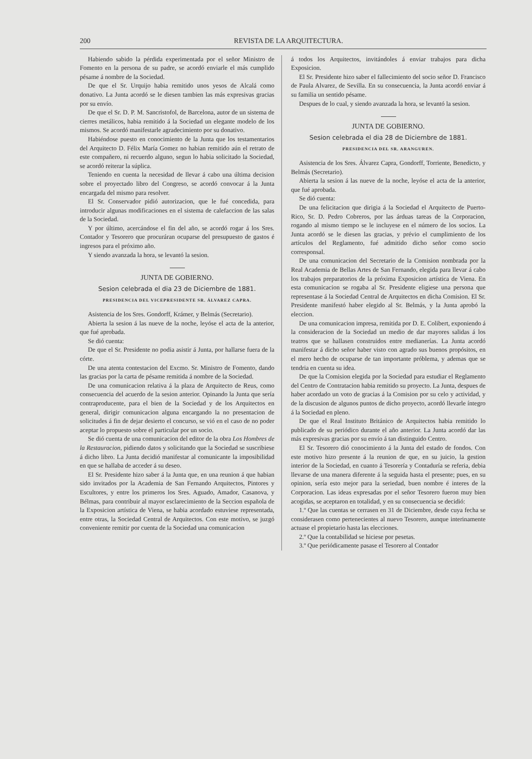200 REVISTA DE LA ARQUITECTURA.
Habiendo sabido la pérdida experimentada por el señor Ministro de Fomento en la persona de su padre, se acordó enviarle el más cumplido pésame á nombre de la Sociedad.
De que el Sr. Urquijo habia remitido unos yesos de Alcalá como donativo. La Junta acordó se le diesen tambien las más expresivas gracias por su envío.
De que el Sr. D. P. M. Sancristofol, de Barcelona, autor de un sistema de cierres metálicos, habia remitido á la Sociedad un elegante modelo de los mismos. Se acordó manifestarle agradecimiento por su donativo.
Habiéndose puesto en conocimiento de la Junta que los testamentarios del Arquitecto D. Félix María Gomez no habian remitido aún el retrato de este compañero, ni recuerdo alguno, segun lo habia solicitado la Sociedad, se acordó reiterar la súplica.
Teniendo en cuenta la necesidad de llevar á cabo una última decision sobre el proyectado libro del Congreso, se acordó convocar á la Junta encargada del mismo para resolver.
El Sr. Conservador pidió autorizacion, que le fué concedida, para introducir algunas modificaciones en el sistema de calefaccion de las salas de la Sociedad.
Y por último, acercándose el fin del año, se acordó rogar á los Sres. Contador y Tesorero que procuráran ocuparse del presupuesto de gastos é ingresos para el próximo año.
Y siendo avanzada la hora, se levantó la sesion.
JUNTA DE GOBIERNO.
Sesion celebrada el dia 23 de Diciembre de 1881.
PRESIDENCIA DEL VICEPRESIDENTE SR. ÁLVAREZ CAPRA.
Asistencia de los Sres. Gondorff, Krámer, y Belmás (Secretario).
Abierta la sesion á las nueve de la noche, leyóse el acta de la anterior, que fué aprobada.
Se dió cuenta:
De que el Sr. Presidente no podia asistir á Junta, por hallarse fuera de la córte.
De una atenta contestacion del Excmo. Sr. Ministro de Fomento, dando las gracias por la carta de pésame remitida á nombre de la Sociedad.
De una comunicacion relativa á la plaza de Arquitecto de Reus, como consecuencia del acuerdo de la sesion anterior. Opinando la Junta que sería contraproducente, para el bien de la Sociedad y de los Arquitectos en general, dirigir comunicacion alguna encargando la no presentacion de solicitudes á fin de dejar desierto el concurso, se vió en el caso de no poder aceptar lo propuesto sobre el particular por un socio.
Se dió cuenta de una comunicacion del editor de la obra Los Hombres de la Restauracion, pidiendo datos y solicitando que la Sociedad se suscribiese á dicho libro. La Junta decidió manifestar al comunicante la imposibilidad en que se hallaba de acceder á su deseo.
El Sr. Presidente hizo saber á la Junta que, en una reunion á que habian sido invitados por la Academia de San Fernando Arquitectos, Pintores y Escultores, y entre los primeros los Sres. Aguado, Amador, Casanova, y Bélmas, para contribuir al mayor esclarecimiento de la Seccion española de la Exposicion artística de Viena, se habia acordado estuviese representada, entre otras, la Sociedad Central de Arquitectos. Con este motivo, se juzgó conveniente remitir por cuenta de la Sociedad una comunicacion
á todos los Arquitectos, invitándoles á enviar trabajos para dicha Exposicion.
El Sr. Presidente hizo saber el fallecimiento del socio señor D. Francisco de Paula Alvarez, de Sevilla. En su consecuencia, la Junta acordó enviar á su familia un sentido pésame.
Despues de lo cual, y siendo avanzada la hora, se levantó la sesion.
JUNTA DE GOBIERNO.
Sesion celebrada el dia 28 de Diciembre de 1881.
PRESIDENCIA DEL SR. ARANGUREN.
Asistencia de los Sres. Álvarez Capra, Gondorff, Torriente, Benedicto, y Belmás (Secretario).
Abierta la sesion á las nueve de la noche, leyóse el acta de la anterior, que fué aprobada.
Se dió cuenta:
De una felicitacion que dirigia á la Sociedad el Arquitecto de Puerto-Rico, Sr. D. Pedro Cobreros, por las árduas tareas de la Corporacion, rogando al mismo tiempo se le incluyese en el número de los socios. La Junta acordó se le diesen las gracias, y prévio el cumplimiento de los artículos del Reglamento, fué admitido dicho señor como socio corresponsal.
De una comunicacion del Secretario de la Comision nombrada por la Real Academia de Bellas Artes de San Fernando, elegida para llevar á cabo los trabajos preparatorios de la próxima Exposicion artística de Viena. En esta comunicacion se rogaba al Sr. Presidente eligiese una persona que representase á la Sociedad Central de Arquitectos en dicha Comision. El Sr. Presidente manifestó haber elegido al Sr. Belmás, y la Junta aprobó la eleccion.
De una comunicacion impresa, remitida por D. E. Colibert, exponiendo á la consideracion de la Sociedad un medio de dar mayores salidas á los teatros que se hallasen construidos entre medianerías. La Junta acordó manifestar á dicho señor haber visto con agrado sus buenos propósitos, en el mero hecho de ocuparse de tan importante próblema, y ademas que se tendria en cuenta su idea.
De que la Comision elegida por la Sociedad para estudiar el Reglamento del Centro de Contratacion habia remitido su proyecto. La Junta, despues de haber acordado un voto de gracias á la Comision por su celo y actividad, y de la discusion de algunos puntos de dicho proyecto, acordó llevarle íntegro á la Sociedad en pleno.
De que el Real Instituto Británico de Arquitectos habia remitido lo publicado de su periódico durante el año anterior. La Junta acordó dar las más expresivas gracias por su envío á tan distinguido Centro.
El Sr. Tesorero dió conocimiento á la Junta del estado de fondos. Con este motivo hizo presente á la reunion de que, en su juicio, la gestion interior de la Sociedad, en cuanto á Tesorería y Contaduría se referia, debia llevarse de una manera diferente á la seguida hasta el presente; pues, en su opinion, sería esto mejor para la seriedad, buen nombre é interes de la Corporacion. Las ideas expresadas por el señor Tesorero fueron muy bien acogidas, se aceptaron en totalidad, y en su consecuencia se decidió:
1.º Que las cuentas se cerrasen en 31 de Diciembre, desde cuya fecha se considerasen como pertenecientes al nuevo Tesorero, aunque interinamente actuase el propietario hasta las elecciones.
2.º Que la contabilidad se hiciese por pesetas.
3.º Que periódicamente pasase el Tesorero al Contador